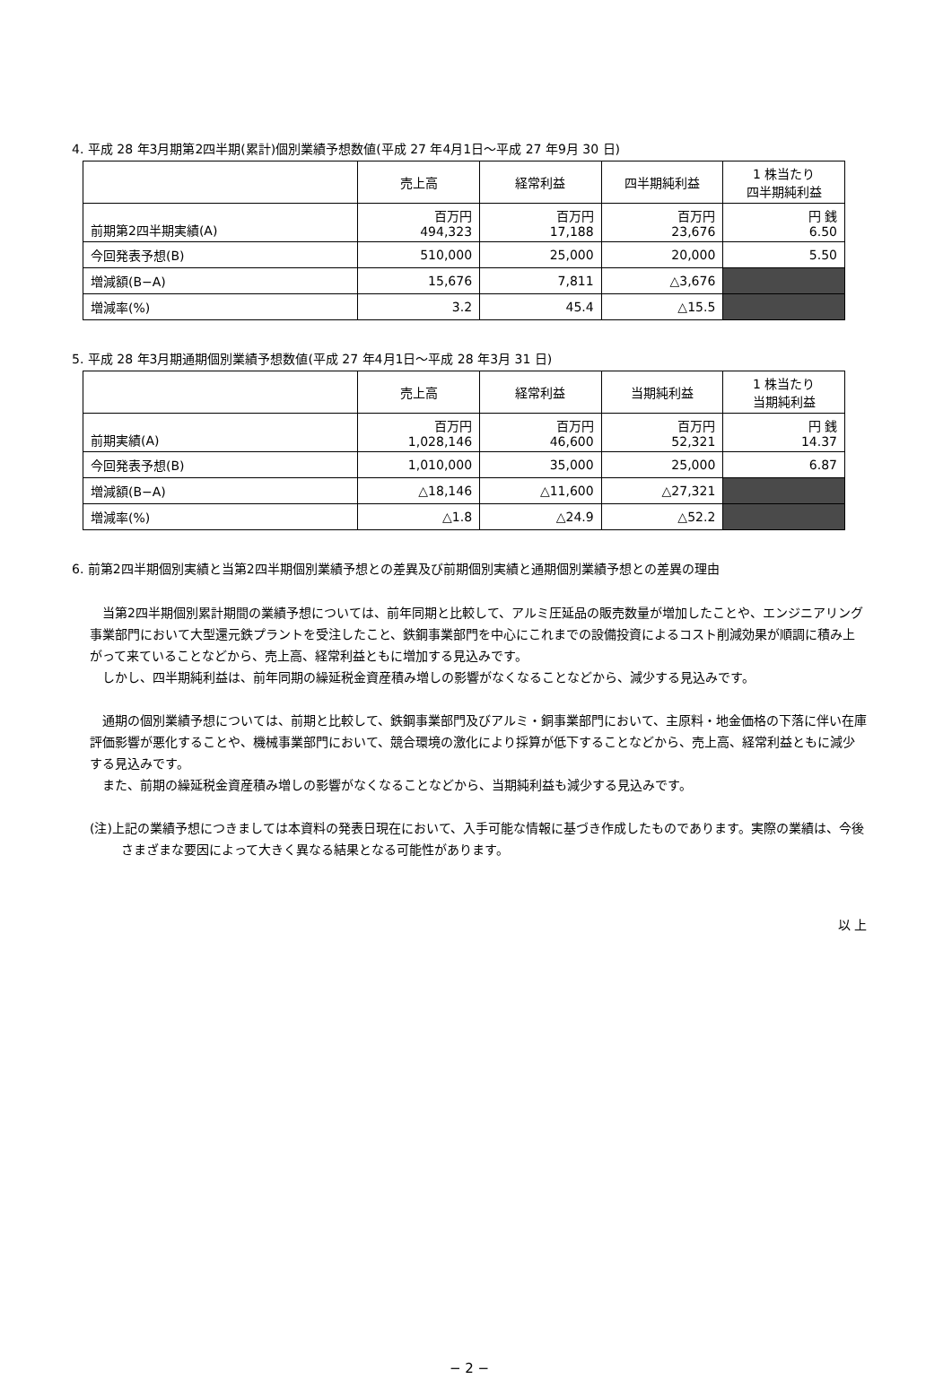4. 平成 28 年3月期第2四半期(累計)個別業績予想数値(平成 27 年4月1日～平成 27 年9月 30 日)
| | 売上高 | 経常利益 | 四半期純利益 | 1 株当たり 四半期純利益 |
| --- | --- | --- | --- | --- |
| 前期第2四半期実績(A) | 百万円 494,323 | 百万円 17,188 | 百万円 23,676 | 円 銭 6.50 |
| 今回発表予想(B) | 510,000 | 25,000 | 20,000 | 5.50 |
| 増減額(B−A) | 15,676 | 7,811 | △3,676 | |
| 増減率(%) | 3.2 | 45.4 | △15.5 | |
5. 平成 28 年3月期通期個別業績予想数値(平成 27 年4月1日～平成 28 年3月 31 日)
| | 売上高 | 経常利益 | 当期純利益 | 1 株当たり 当期純利益 |
| --- | --- | --- | --- | --- |
| 前期実績(A) | 百万円 1,028,146 | 百万円 46,600 | 百万円 52,321 | 円 銭 14.37 |
| 今回発表予想(B) | 1,010,000 | 35,000 | 25,000 | 6.87 |
| 増減額(B−A) | △18,146 | △11,600 | △27,321 | |
| 増減率(%) | △1.8 | △24.9 | △52.2 | |
6. 前第2四半期個別実績と当第2四半期個別業績予想との差異及び前期個別実績と通期個別業績予想との差異の理由
当第2四半期個別累計期間の業績予想については、前年同期と比較して、アルミ圧延品の販売数量が増加したことや、エンジニアリング事業部門において大型還元鉄プラントを受注したこと、鉄鋼事業部門を中心にこれまでの設備投資によるコスト削減効果が順調に積み上がって来ていることなどから、売上高、経常利益ともに増加する見込みです。
しかし、四半期純利益は、前年同期の繰延税金資産積み増しの影響がなくなることなどから、減少する見込みです。
通期の個別業績予想については、前期と比較して、鉄鋼事業部門及びアルミ・銅事業部門において、主原料・地金価格の下落に伴い在庫評価影響が悪化することや、機械事業部門において、競合環境の激化により採算が低下することなどから、売上高、経常利益ともに減少する見込みです。
また、前期の繰延税金資産積み増しの影響がなくなることなどから、当期純利益も減少する見込みです。
(注)上記の業績予想につきましては本資料の発表日現在において、入手可能な情報に基づき作成したものであります。実際の業績は、今後さまざまな要因によって大きく異なる結果となる可能性があります。
以 上
− 2 −